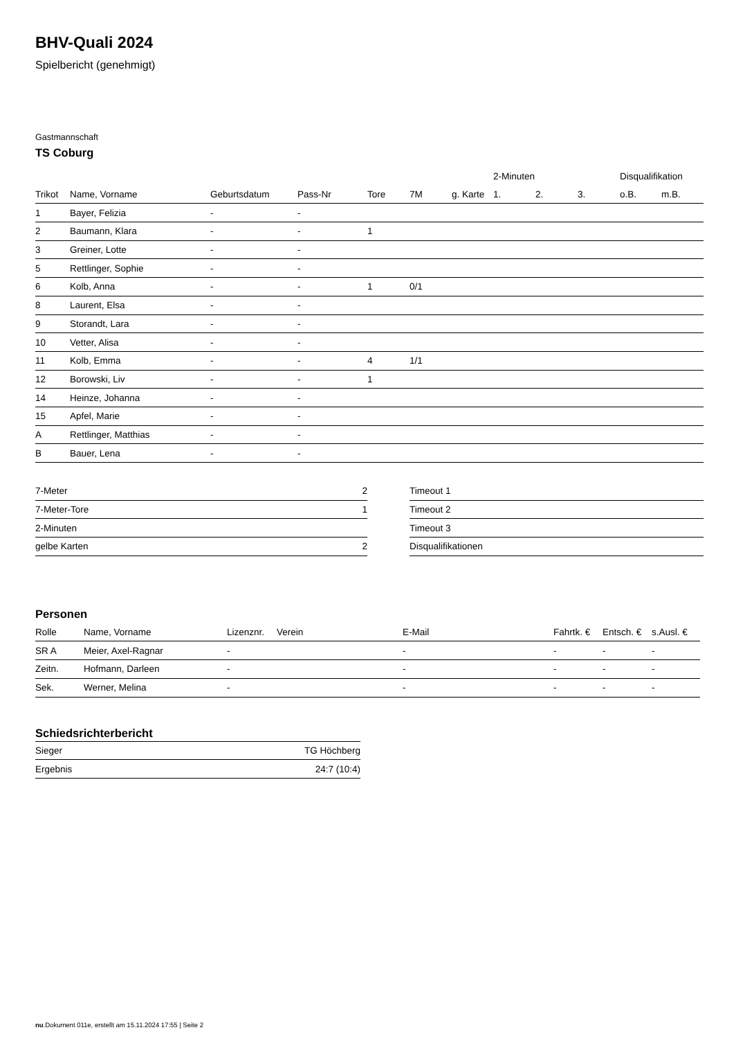BHV-Quali 2024
Spielbericht (genehmigt)
Gastmannschaft
TS Coburg
| | | | | | | | 2-Minuten | | | Disqualifikation | |
| --- | --- | --- | --- | --- | --- | --- | --- | --- | --- | --- | --- |
| Trikot | Name, Vorname | Geburtsdatum | Pass-Nr | Tore | 7M | g. Karte | 1. | 2. | 3. | o.B. | m.B. |
| 1 | Bayer, Felizia | - | - | | | | | | | | |
| 2 | Baumann, Klara | - | - | 1 | | | | | | | |
| 3 | Greiner, Lotte | - | - | | | | | | | | |
| 5 | Rettlinger, Sophie | - | - | | | | | | | | |
| 6 | Kolb, Anna | - | - | 1 | 0/1 | | | | | | |
| 8 | Laurent, Elsa | - | - | | | | | | | | |
| 9 | Storandt, Lara | - | - | | | | | | | | |
| 10 | Vetter, Alisa | - | - | | | | | | | | |
| 11 | Kolb, Emma | - | - | 4 | 1/1 | | | | | | |
| 12 | Borowski, Liv | - | - | 1 | | | | | | | |
| 14 | Heinze, Johanna | - | - | | | | | | | | |
| 15 | Apfel, Marie | - | - | | | | | | | | |
| A | Rettlinger, Matthias | - | - | | | | | | | | |
| B | Bauer, Lena | - | - | | | | | | | | |
| 7-Meter | 2 |
| 7-Meter-Tore | 1 |
| 2-Minuten | |
| gelbe Karten | 2 |
| Timeout 1 |
| Timeout 2 |
| Timeout 3 |
| Disqualifikationen |
Personen
| Rolle | Name, Vorname | Lizenznr. | Verein | E-Mail | Fahrtk. € | Entsch. € | s.Ausl. € |
| --- | --- | --- | --- | --- | --- | --- | --- |
| SR A | Meier, Axel-Ragnar | - | | - | - | - | - |
| Zeitn. | Hofmann, Darleen | - | | - | - | - | - |
| Sek. | Werner, Melina | - | | - | - | - | - |
Schiedsrichterbericht
| Sieger | TG Höchberg |
| Ergebnis | 24:7 (10:4) |
nu.Dokument 011e, erstellt am 15.11.2024 17:55 | Seite 2